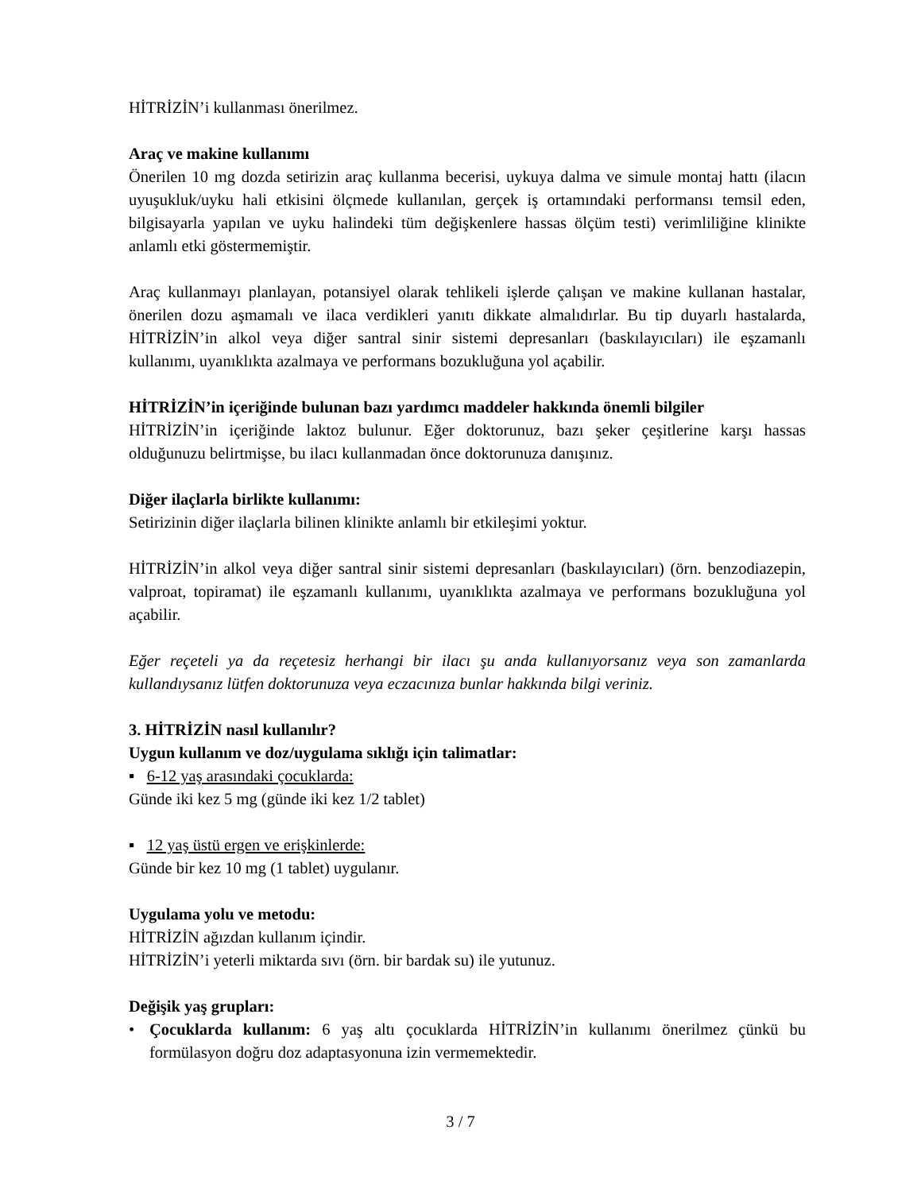HİTRİZİN’i kullanması önerilmez.
Araç ve makine kullanımı
Önerilen 10 mg dozda setirizin araç kullanma becerisi, uykuya dalma ve simule montaj hattı (ilacın uyuşukluk/uyku hali etkisini ölçmede kullanılan, gerçek iş ortamındaki performansı temsil eden, bilgisayarla yapılan ve uyku halindeki tüm değişkenlere hassas ölçüm testi) verimliliğine klinikte anlamlı etki göstermemiştir.
Araç kullanmayı planlayan, potansiyel olarak tehlikeli işlerde çalışan ve makine kullanan hastalar, önerilen dozu aşmamalı ve ilaca verdikleri yanıtı dikkate almalıdırlar. Bu tip duyarlı hastalarda, HİTRİZİN’in alkol veya diğer santral sinir sistemi depresanları (baskılayıcıları) ile eşzamanlı kullanımı, uyanıklıkta azalmaya ve performans bozukluğuna yol açabilir.
HİTRİZİN’in içeriğinde bulunan bazı yardımcı maddeler hakkında önemli bilgiler
HİTRİZİN’in içeriğinde laktoz bulunur. Eğer doktorunuz, bazı şeker çeşitlerine karşı hassas olduğunuzu belirtmişse, bu ilacı kullanmadan önce doktorunuza danışınız.
Diğer ilaçlarla birlikte kullanımı:
Setirizinin diğer ilaçlarla bilinen klinikte anlamlı bir etkileşimi yoktur.
HİTRİZİN’in alkol veya diğer santral sinir sistemi depresanları (baskılayıcıları) (örn. benzodiazepin, valproat, topiramat) ile eşzamanlı kullanımı, uyanıklıkta azalmaya ve performans bozukluğuna yol açabilir.
Eğer reçeteli ya da reçetesiz herhangi bir ilacı şu anda kullanıyorsanız veya son zamanlarda kullandıysanız lütfen doktorunuza veya eczacınıza bunlar hakkında bilgi veriniz.
3. HİTRİZİN nasıl kullanılır?
Uygun kullanım ve doz/uygulama sıklığı için talimatlar:
▪ 6-12 yaş arasındaki çocuklarda:
Günde iki kez 5 mg (günde iki kez 1/2 tablet)
▪ 12 yaş üstü ergen ve erişkinlerde:
Günde bir kez 10 mg (1 tablet) uygulanır.
Uygulama yolu ve metodu:
HİTRİZİN ağızdan kullanım içindir.
HİTRİZİN’i yeterli miktarda sıvı (örn. bir bardak su) ile yutunuz.
Değişik yaş grupları:
• Çocuklarda kullanım: 6 yaş altı çocuklarda HİTRİZİN’in kullanımı önerilmez çünkü bu formülasyon doğru doz adaptasyonuna izin vermemektedir.
3 / 7